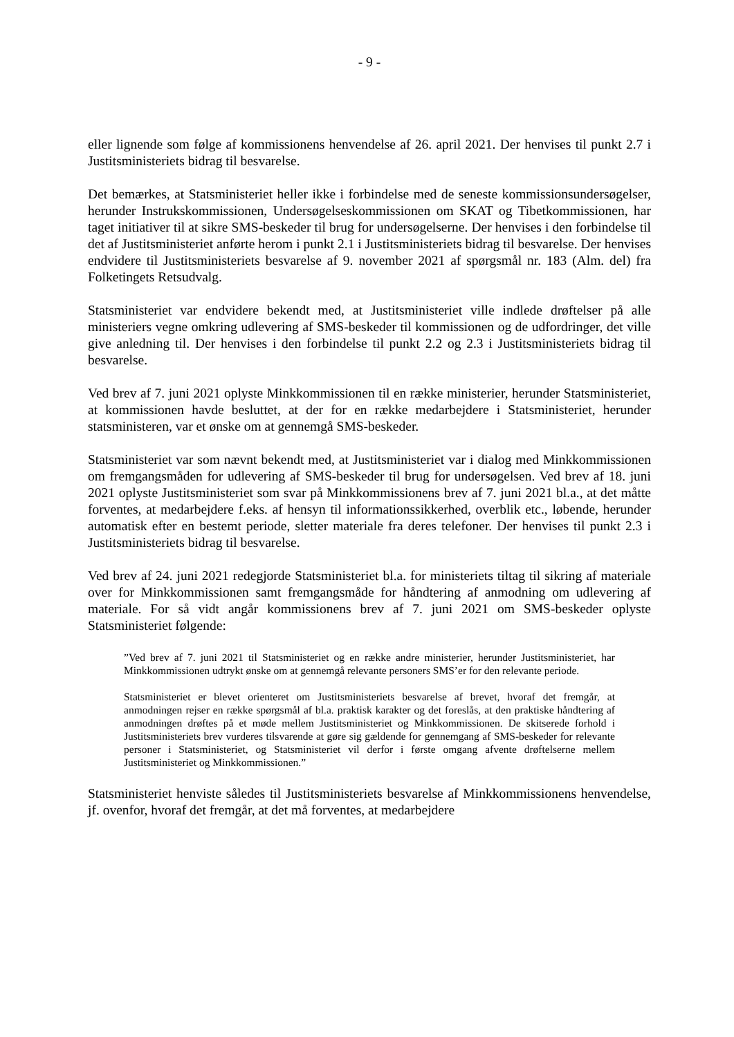- 9 -
eller lignende som følge af kommissionens henvendelse af 26. april 2021. Der henvises til punkt 2.7 i Justitsministeriets bidrag til besvarelse.
Det bemærkes, at Statsministeriet heller ikke i forbindelse med de seneste kommissionsundersøgelser, herunder Instrukskommissionen, Undersøgelseskommissionen om SKAT og Tibetkommissionen, har taget initiativer til at sikre SMS-beskeder til brug for undersøgelserne. Der henvises i den forbindelse til det af Justitsministeriet anførte herom i punkt 2.1 i Justitsministeriets bidrag til besvarelse. Der henvises endvidere til Justitsministeriets besvarelse af 9. november 2021 af spørgsmål nr. 183 (Alm. del) fra Folketingets Retsudvalg.
Statsministeriet var endvidere bekendt med, at Justitsministeriet ville indlede drøftelser på alle ministeriers vegne omkring udlevering af SMS-beskeder til kommissionen og de udfordringer, det ville give anledning til. Der henvises i den forbindelse til punkt 2.2 og 2.3 i Justitsministeriets bidrag til besvarelse.
Ved brev af 7. juni 2021 oplyste Minkkommissionen til en række ministerier, herunder Statsministeriet, at kommissionen havde besluttet, at der for en række medarbejdere i Statsministeriet, herunder statsministeren, var et ønske om at gennemgå SMS-beskeder.
Statsministeriet var som nævnt bekendt med, at Justitsministeriet var i dialog med Minkkommissionen om fremgangsmåden for udlevering af SMS-beskeder til brug for undersøgelsen. Ved brev af 18. juni 2021 oplyste Justitsministeriet som svar på Minkkommissionens brev af 7. juni 2021 bl.a., at det måtte forventes, at medarbejdere f.eks. af hensyn til informationssikkerhed, overblik etc., løbende, herunder automatisk efter en bestemt periode, sletter materiale fra deres telefoner. Der henvises til punkt 2.3 i Justitsministeriets bidrag til besvarelse.
Ved brev af 24. juni 2021 redegjorde Statsministeriet bl.a. for ministeriets tiltag til sikring af materiale over for Minkkommissionen samt fremgangsmåde for håndtering af anmodning om udlevering af materiale. For så vidt angår kommissionens brev af 7. juni 2021 om SMS-beskeder oplyste Statsministeriet følgende:
”Ved brev af 7. juni 2021 til Statsministeriet og en række andre ministerier, herunder Justitsministeriet, har Minkkommissionen udtrykt ønske om at gennemgå relevante personers SMS’er for den relevante periode.
Statsministeriet er blevet orienteret om Justitsministeriets besvarelse af brevet, hvoraf det fremgår, at anmodningen rejser en række spørgsmål af bl.a. praktisk karakter og det foreslås, at den praktiske håndtering af anmodningen drøftes på et møde mellem Justitsministeriet og Minkkommissionen. De skitserede forhold i Justitsministeriets brev vurderes tilsvarende at gøre sig gældende for gennemgang af SMS-beskeder for relevante personer i Statsministeriet, og Statsministeriet vil derfor i første omgang afvente drøftelserne mellem Justitsministeriet og Minkkommissionen.”
Statsministeriet henviste således til Justitsministeriets besvarelse af Minkkommissionens henvendelse, jf. ovenfor, hvoraf det fremgår, at det må forventes, at medarbejdere